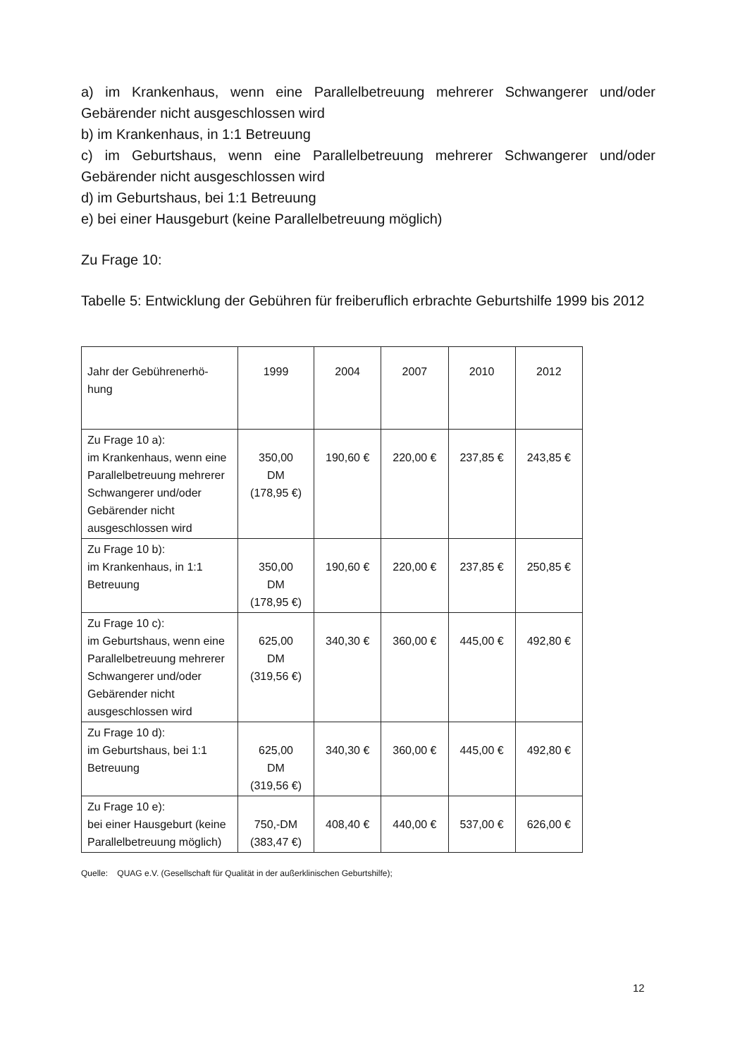a) im Krankenhaus, wenn eine Parallelbetreuung mehrerer Schwangerer und/oder Gebärender nicht ausgeschlossen wird
b) im Krankenhaus, in 1:1 Betreuung
c) im Geburtshaus, wenn eine Parallelbetreuung mehrerer Schwangerer und/oder Gebärender nicht ausgeschlossen wird
d) im Geburtshaus, bei 1:1 Betreuung
e) bei einer Hausgeburt (keine Parallelbetreuung möglich)
Zu Frage 10:
Tabelle 5: Entwicklung der Gebühren für freiberuflich erbrachte Geburtshilfe 1999 bis 2012
| Jahr der Gebührenerhö-hung | 1999 | 2004 | 2007 | 2010 | 2012 |
| Zu Frage 10 a): im Krankenhaus, wenn eine Parallelbetreuung mehrerer Schwangerer und/oder Gebärender nicht ausgeschlossen wird | 350,00 DM (178,95 €) | 190,60 € | 220,00 € | 237,85 € | 243,85 € |
| Zu Frage 10 b): im Krankenhaus, in 1:1 Betreuung | 350,00 DM (178,95 €) | 190,60 € | 220,00 € | 237,85 € | 250,85 € |
| Zu Frage 10 c): im Geburtshaus, wenn eine Parallelbetreuung mehrerer Schwangerer und/oder Gebärender nicht ausgeschlossen wird | 625,00 DM (319,56 €) | 340,30 € | 360,00 € | 445,00 € | 492,80 € |
| Zu Frage 10 d): im Geburtshaus, bei 1:1 Betreuung | 625,00 DM (319,56 €) | 340,30 € | 360,00 € | 445,00 € | 492,80 € |
| Zu Frage 10 e): bei einer Hausgeburt (keine Parallelbetreuung möglich) | 750,-DM (383,47 €) | 408,40 € | 440,00 € | 537,00 € | 626,00 € |
Quelle: QUAG e.V. (Gesellschaft für Qualität in der außerklinischen Geburtshilfe);
12